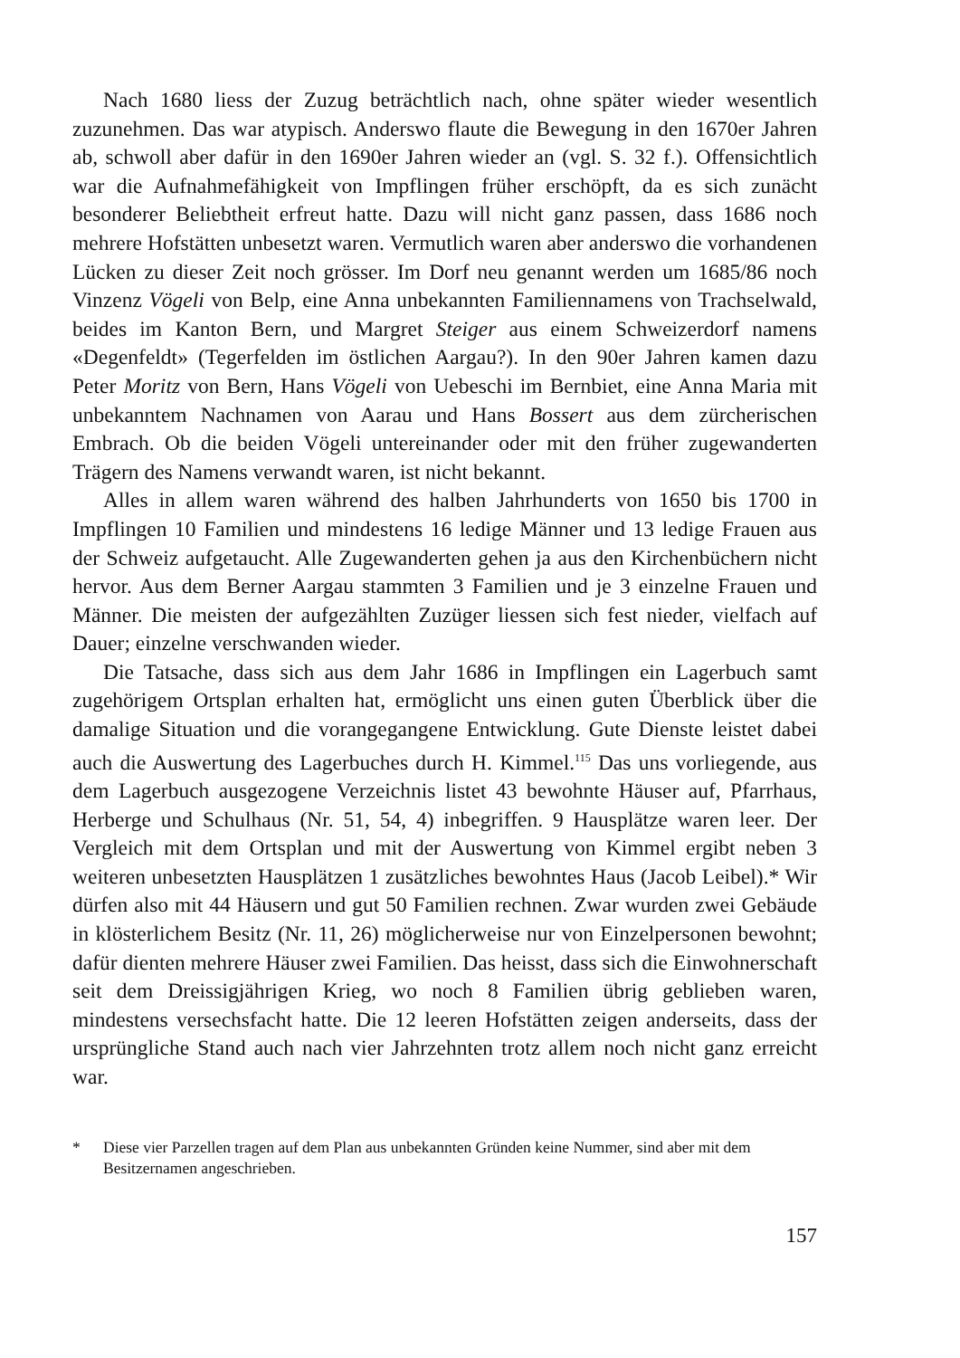Nach 1680 liess der Zuzug beträchtlich nach, ohne später wieder wesentlich zuzunehmen. Das war atypisch. Anderswo flaute die Bewegung in den 1670er Jahren ab, schwoll aber dafür in den 1690er Jahren wieder an (vgl. S. 32 f.). Offensichtlich war die Aufnahmefähigkeit von Impflingen früher erschöpft, da es sich zunächt besonderer Beliebtheit erfreut hatte. Dazu will nicht ganz passen, dass 1686 noch mehrere Hofstätten unbesetzt waren. Vermutlich waren aber anderswo die vorhandenen Lücken zu dieser Zeit noch grösser. Im Dorf neu genannt werden um 1685/86 noch Vinzenz Vögeli von Belp, eine Anna unbekannten Familiennamens von Trachselwald, beides im Kanton Bern, und Margret Steiger aus einem Schweizerdorf namens «Degenfeldt» (Tegerfelden im östlichen Aargau?). In den 90er Jahren kamen dazu Peter Moritz von Bern, Hans Vögeli von Uebeschi im Bernbiet, eine Anna Maria mit unbekanntem Nachnamen von Aarau und Hans Bossert aus dem zürcherischen Embrach. Ob die beiden Vögeli untereinander oder mit den früher zugewanderten Trägern des Namens verwandt waren, ist nicht bekannt.
Alles in allem waren während des halben Jahrhunderts von 1650 bis 1700 in Impflingen 10 Familien und mindestens 16 ledige Männer und 13 ledige Frauen aus der Schweiz aufgetaucht. Alle Zugewanderten gehen ja aus den Kirchenbüchern nicht hervor. Aus dem Berner Aargau stammten 3 Familien und je 3 einzelne Frauen und Männer. Die meisten der aufgezählten Zuzüger liessen sich fest nieder, vielfach auf Dauer; einzelne verschwanden wieder.
Die Tatsache, dass sich aus dem Jahr 1686 in Impflingen ein Lagerbuch samt zugehörigem Ortsplan erhalten hat, ermöglicht uns einen guten Überblick über die damalige Situation und die vorangegangene Entwicklung. Gute Dienste leistet dabei auch die Auswertung des Lagerbuches durch H. Kimmel.<sup>115</sup> Das uns vorliegende, aus dem Lagerbuch ausgezogene Verzeichnis listet 43 bewohnte Häuser auf, Pfarrhaus, Herberge und Schulhaus (Nr. 51, 54, 4) inbegriffen. 9 Hausplätze waren leer. Der Vergleich mit dem Ortsplan und mit der Auswertung von Kimmel ergibt neben 3 weiteren unbesetzten Hausplätzen 1 zusätzliches bewohntes Haus (Jacob Leibel).* Wir dürfen also mit 44 Häusern und gut 50 Familien rechnen. Zwar wurden zwei Gebäude in klösterlichem Besitz (Nr. 11, 26) möglicherweise nur von Einzelpersonen bewohnt; dafür dienten mehrere Häuser zwei Familien. Das heisst, dass sich die Einwohnerschaft seit dem Dreissigjährigen Krieg, wo noch 8 Familien übrig geblieben waren, mindestens versechsfacht hatte. Die 12 leeren Hofstätten zeigen anderseits, dass der ursprüngliche Stand auch nach vier Jahrzehnten trotz allem noch nicht ganz erreicht war.
* Diese vier Parzellen tragen auf dem Plan aus unbekannten Gründen keine Nummer, sind aber mit dem Besitzernamen angeschrieben.
157